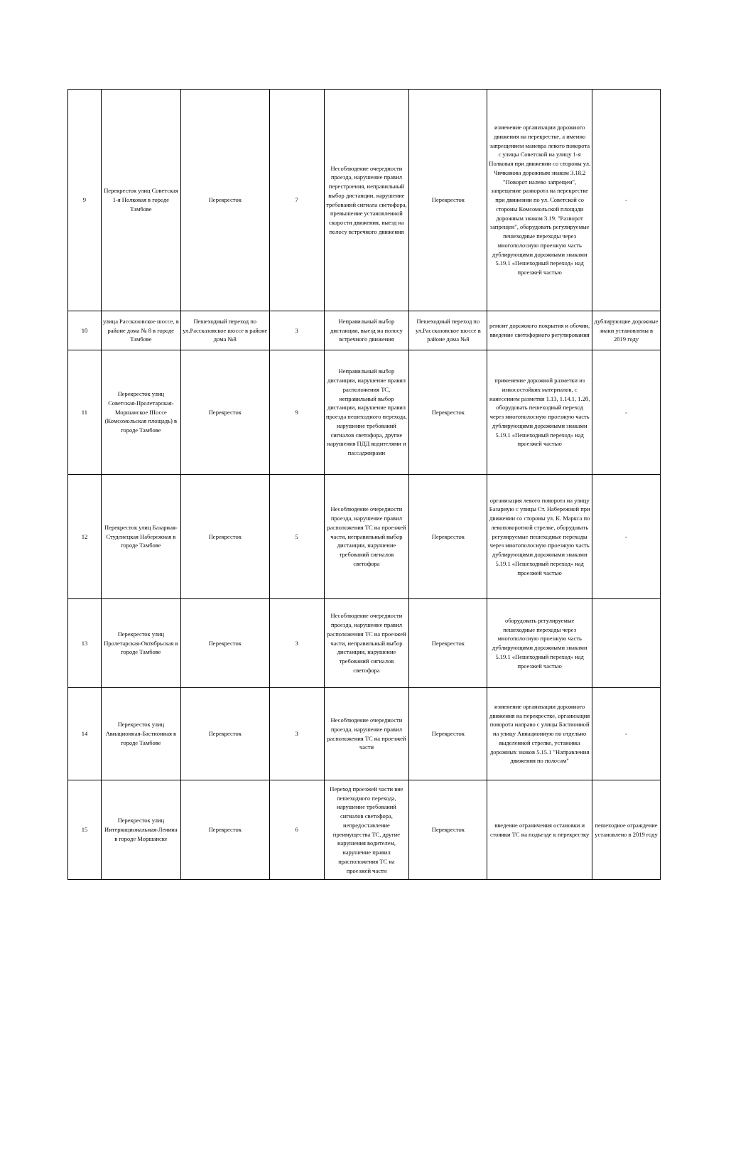| 9 | Перекресток улиц Советская 1-я Полковая в городе Тамбове | Перекресток | 7 | Несоблюдение очередности проезда, нарушение правил перестроения, неправильный выбор дистанции, нарушение требований сигнала светофора, превышение установленной скорости движения, выезд на полосу встречного движения | Перекресток | изменение организации дорожного движения на перекрестке, а именно запрещением маневра левого поворота с улицы Советской на улицу 1-я Полковая при движении со стороны ул. Чичканова дорожным знаком 3.18.2 "Поворот налево запрещен", запрещение разворота на перекрестке при движении по ул. Советской со стороны Комсомольской площади дорожным знаком 3.19. "Разворот запрещен", оборудовать регулируемые пешеходные переходы через многополосную проезжую часть дублирующими дорожными знаками 5.19.1 «Пешеходный переход» над проезжей частью | - |
| 10 | улица Рассказовское шоссе, в районе дома № 8 в городе Тамбове | Пешеходный переход по ул.Рассказовское шоссе в районе дома №8 | 3 | Неправильный выбор дистанции, выезд на полосу встречного движения | Пешеходный переход по ул.Рассказовское шоссе в районе дома №8 | ремонт дорожного покрытия и обочин, введение светофорного регулирования | дублирующие дорожные знаки установлены в 2019 году |
| 11 | Перекресток улиц Советская-Пролетарская-Моршанское Шоссе (Комсомольская площадь) в городе Тамбове | Перекресток | 9 | Неправильный выбор дистанции, нарушение правил расположения ТС, неправильный выбор дистанции, нарушение правил проезда пешеходного перехода, нарушение требований сигналов светофора, другие нарушения ПДД водителями и пассаджирами | Перекресток | применение дорожной разметки из износостойких материалов, с нанесением разметки 1.13, 1.14.1, 1.20, оборудовать пешеходный переход через многополосную проезжую часть дублирующими дорожными знаками 5.19.1 «Пешеходный переход» над проезжей частью | - |
| 12 | Перекресток улиц Базарная-Студенецкая Набережная в городе Тамбове | Перекресток | 5 | Несоблюдение очередности проезда, нарушение правил расположения ТС на проезжей части, неправильный выбор дистанции, нарушение требований сигналов светофора | Перекресток | организация левого поворота на улицу Базарную с улицы Ст. Набережной при движении со стороны ул. К. Маркса по левоповоротной стрелке, оборудовать регулируемые пешеходные переходы через многополосную проезжую часть дублирующими дорожными знаками 5.19.1 «Пешеходный переход» над проезжей частью | - |
| 13 | Перекресток улиц Пролетарская-Октябрьская в городе Тамбове | Перекресток | 3 | Несоблюдение очередности проезда, нарушение правил расположения ТС на проезжей части, неправильный выбор дистанции, нарушение требований сигналов светофора | Перекресток | оборудовать регулируемые пешеходные переходы через многополосную проезжую часть дублирующими дорожными знаками 5.19.1 «Пешеходный переход» над проезжей частью | |
| 14 | Перекресток улиц Авиационная-Бастионная в городе Тамбове | Перекресток | 3 | Несоблюдение очередности проезда, нарушение правил расположения ТС на проезжей части | Перекресток | изменение организации дорожного движения на перекрестке, организация поворота направо с улицы Бастионной на улицу Авиационную по отдельно выделенной стрелке, установка дорожных знаков 5.15.1 "Направления движения по полосам" | - |
| 15 | Перекресток улиц Интернациональная-Ленина в городе Моршанске | Перекресток | 6 | Переход проезжей части вне пешеходного перехода, нарушение требований сигналов светофора, непредоставление преимущества ТС, другие нарушения водителем, нарушение правил прасположения ТС на проезжей части | Перекресток | введение ограничения остановки и стоянки ТС на подъезде к перекрестку | пешеходное ограждение установлено в 2019 году |